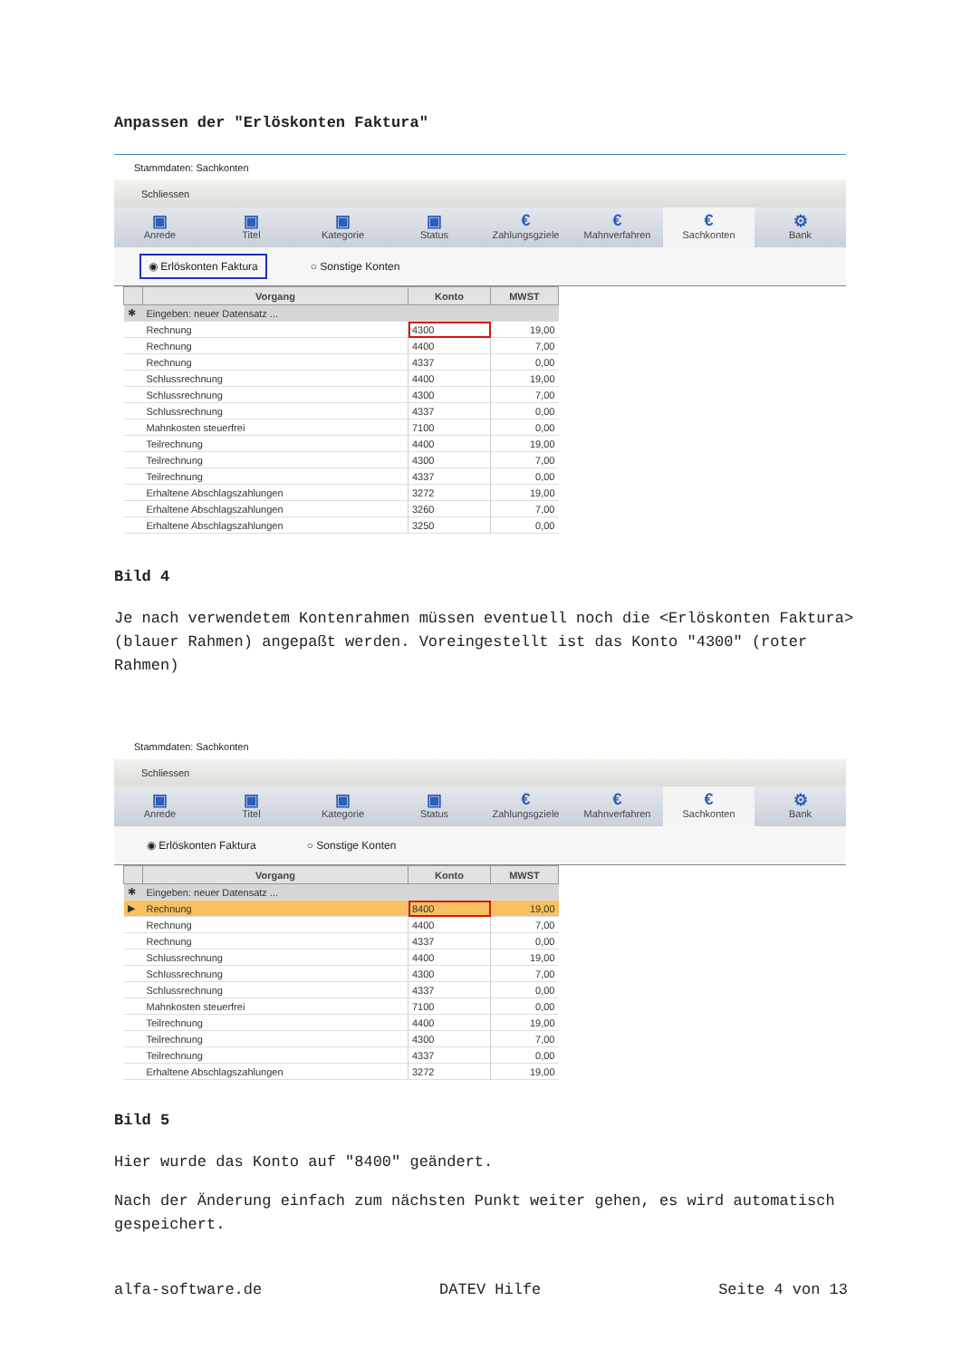Anpassen der "Erlöskonten Faktura"
Stammdaten: Sachkonten
Schliessen
▣
Anrede
▣
Titel
▣
Kategorie
▣
Status
€
Zahlungsgziele
€
Mahnverfahren
€
Sachkonten
⚙
Bank
◉ Erlöskonten Faktura ○ Sonstige Konten
| | Vorgang | Konto | MWST |
| --- | --- | --- | --- |
| ✱ | Eingeben: neuer Datensatz ... | | |
| | Rechnung | 4300 | 19,00 |
| | Rechnung | 4400 | 7,00 |
| | Rechnung | 4337 | 0,00 |
| | Schlussrechnung | 4400 | 19,00 |
| | Schlussrechnung | 4300 | 7,00 |
| | Schlussrechnung | 4337 | 0,00 |
| | Mahnkosten steuerfrei | 7100 | 0,00 |
| | Teilrechnung | 4400 | 19,00 |
| | Teilrechnung | 4300 | 7,00 |
| | Teilrechnung | 4337 | 0,00 |
| | Erhaltene Abschlagszahlungen | 3272 | 19,00 |
| | Erhaltene Abschlagszahlungen | 3260 | 7,00 |
| | Erhaltene Abschlagszahlungen | 3250 | 0,00 |
Bild 4
Je nach verwendetem Kontenrahmen müssen eventuell noch die <Erlöskonten Faktura> (blauer Rahmen) angepaßt werden. Voreingestellt ist das Konto "4300" (roter Rahmen)
Stammdaten: Sachkonten
Schliessen
▣
Anrede
▣
Titel
▣
Kategorie
▣
Status
€
Zahlungsgziele
€
Mahnverfahren
€
Sachkonten
⚙
Bank
◉ Erlöskonten Faktura ○ Sonstige Konten
| | Vorgang | Konto | MWST |
| --- | --- | --- | --- |
| ✱ | Eingeben: neuer Datensatz ... | | |
| ▶ | Rechnung | 8400 | 19,00 |
| | Rechnung | 4400 | 7,00 |
| | Rechnung | 4337 | 0,00 |
| | Schlussrechnung | 4400 | 19,00 |
| | Schlussrechnung | 4300 | 7,00 |
| | Schlussrechnung | 4337 | 0,00 |
| | Mahnkosten steuerfrei | 7100 | 0,00 |
| | Teilrechnung | 4400 | 19,00 |
| | Teilrechnung | 4300 | 7,00 |
| | Teilrechnung | 4337 | 0,00 |
| | Erhaltene Abschlagszahlungen | 3272 | 19,00 |
Bild 5
Hier wurde das Konto auf "8400" geändert.
Nach der Änderung einfach zum nächsten Punkt weiter gehen, es wird automatisch gespeichert.
alfa-software.de DATEV Hilfe Seite 4 von 13